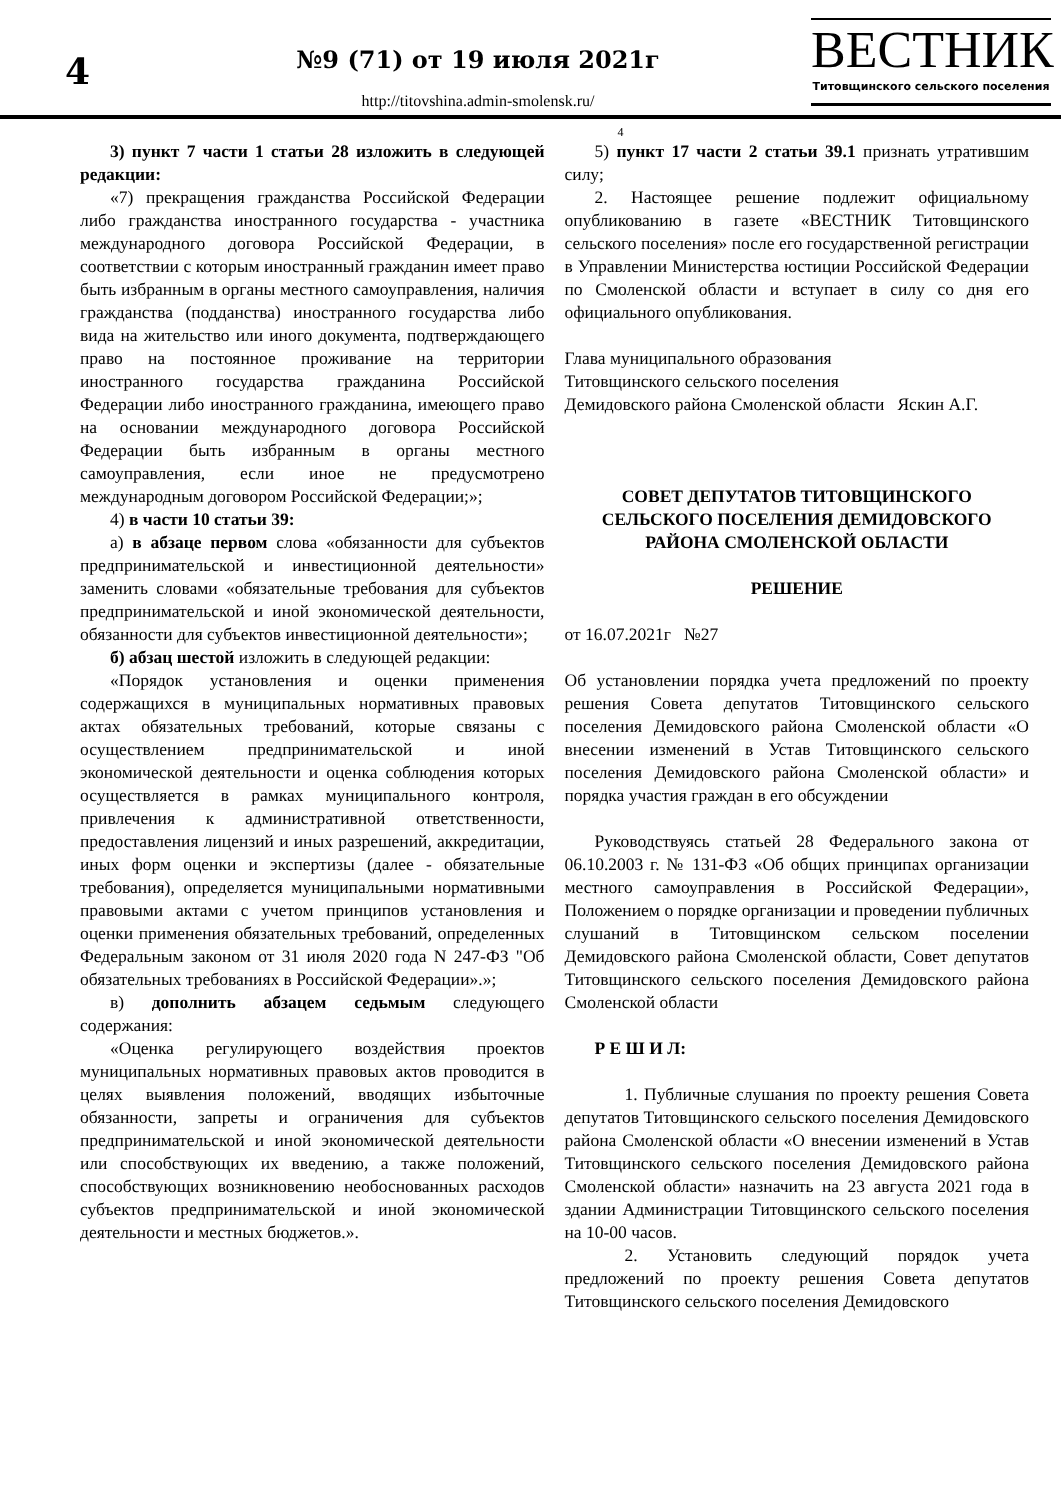4
№9 (71) от 19 июля 2021г
http://titovshina.admin-smolensk.ru/
ВЕСТНИК
Титовщинского сельского поселения
4
3) пункт 7 части 1 статьи 28 изложить в следующей редакции:
«7) прекращения гражданства Российской Федерации либо гражданства иностранного государства - участника международного договора Российской Федерации, в соответствии с которым иностранный гражданин имеет право быть избранным в органы местного самоуправления, наличия гражданства (подданства) иностранного государства либо вида на жительство или иного документа, подтверждающего право на постоянное проживание на территории иностранного государства гражданина Российской Федерации либо иностранного гражданина, имеющего право на основании международного договора Российской Федерации быть избранным в органы местного самоуправления, если иное не предусмотрено международным договором Российской Федерации;»;
4) в части 10 статьи 39:
а) в абзаце первом слова «обязанности для субъектов предпринимательской и инвестиционной деятельности» заменить словами «обязательные требования для субъектов предпринимательской и иной экономической деятельности, обязанности для субъектов инвестиционной деятельности»;
б) абзац шестой изложить в следующей редакции:
«Порядок установления и оценки применения содержащихся в муниципальных нормативных правовых актах обязательных требований, которые связаны с осуществлением предпринимательской и иной экономической деятельности и оценка соблюдения которых осуществляется в рамках муниципального контроля, привлечения к административной ответственности, предоставления лицензий и иных разрешений, аккредитации, иных форм оценки и экспертизы (далее - обязательные требования), определяется муниципальными нормативными правовыми актами с учетом принципов установления и оценки применения обязательных требований, определенных Федеральным законом от 31 июля 2020 года N 247-ФЗ "Об обязательных требованиях в Российской Федерации».»;
в) дополнить абзацем седьмым следующего содержания:
«Оценка регулирующего воздействия проектов муниципальных нормативных правовых актов проводится в целях выявления положений, вводящих избыточные обязанности, запреты и ограничения для субъектов предпринимательской и иной экономической деятельности или способствующих их введению, а также положений, способствующих возникновению необоснованных расходов субъектов предпринимательской и иной экономической деятельности и местных бюджетов.».
5) пункт 17 части 2 статьи 39.1 признать утратившим силу;
2. Настоящее решение подлежит официальному опубликованию в газете «ВЕСТНИК Титовщинского сельского поселения» после его государственной регистрации в Управлении Министерства юстиции Российской Федерации по Смоленской области и вступает в силу со дня его официального опубликования.
Глава муниципального образования
Титовщинского сельского поселения
Демидовского района Смоленской области Яскин А.Г.
СОВЕТ ДЕПУТАТОВ ТИТОВЩИНСКОГО СЕЛЬСКОГО ПОСЕЛЕНИЯ ДЕМИДОВСКОГО РАЙОНА СМОЛЕНСКОЙ ОБЛАСТИ
РЕШЕНИЕ
от 16.07.2021г №27
Об установлении порядка учета предложений по проекту решения Совета депутатов Титовщинского сельского поселения Демидовского района Смоленской области «О внесении изменений в Устав Титовщинского сельского поселения Демидовского района Смоленской области» и порядка участия граждан в его обсуждении
Руководствуясь статьей 28 Федерального закона от 06.10.2003 г. № 131-ФЗ «Об общих принципах организации местного самоуправления в Российской Федерации», Положением о порядке организации и проведении публичных слушаний в Титовщинском сельском поселении Демидовского района Смоленской области, Совет депутатов Титовщинского сельского поселения Демидовского района Смоленской области
Р Е Ш И Л:
1. Публичные слушания по проекту решения Совета депутатов Титовщинского сельского поселения Демидовского района Смоленской области «О внесении изменений в Устав Титовщинского сельского поселения Демидовского района Смоленской области» назначить на 23 августа 2021 года в здании Администрации Титовщинского сельского поселения на 10-00 часов.
2. Установить следующий порядок учета предложений по проекту решения Совета депутатов Титовщинского сельского поселения Демидовского